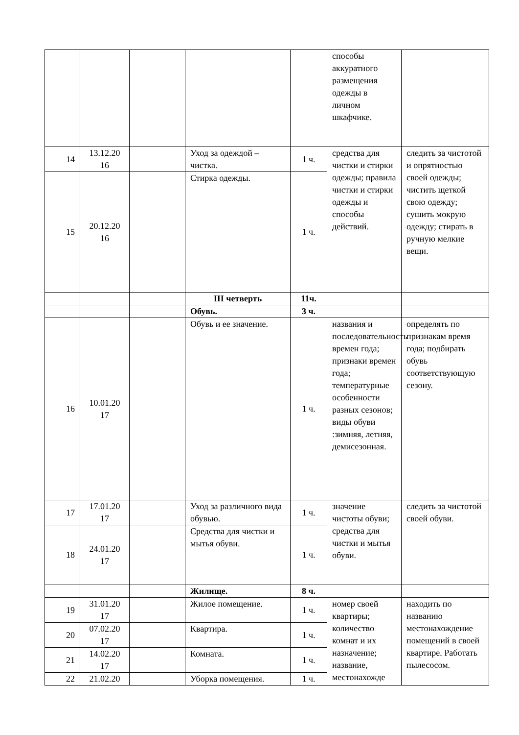| | | | | | способы аккуратного размещения одежды в личном шкафчике. | |
| 14 | 13.12.20 16 | | Уход за одеждой – чистка. | 1 ч. | средства для чистки и стирки одежды; правила чистки и стирки одежды и способы действий. | следить за чистотой и опрятностью своей одежды; чистить щеткой свою одежду; сушить мокрую одежду; стирать в ручную мелкие вещи. |
| 15 | 20.12.20 16 | | Стирка одежды. | 1 ч. | | |
| | | | III четверть | 11ч. | | |
| | | | Обувь. | 3 ч. | | |
| 16 | 10.01.20 17 | | Обувь и ее значение. | 1 ч. | названия и последовательность времен года; признаки времен года; температурные особенности разных сезонов; виды обуви :зимняя, летняя, демисезонная. | определять по признакам время года; подбирать обувь соответствующую сезону. |
| 17 | 17.01.20 17 | | Уход за различного вида обувью. | 1 ч. | значение чистоты обуви; средства для чистки и мытья обуви. | следить за чистотой своей обуви. |
| 18 | 24.01.20 17 | | Средства для чистки и мытья обуви. | 1 ч. | | |
| | | | Жилище. | 8 ч. | | |
| 19 | 31.01.20 17 | | Жилое помещение. | 1 ч. | номер своей квартиры; количество комнат и их назначение; название, местонахожде | находить по названию местонахождение помещений в своей квартире. Работать пылесосом. |
| 20 | 07.02.20 17 | | Квартира. | 1 ч. | | |
| 21 | 14.02.20 17 | | Комната. | 1 ч. | | |
| 22 | 21.02.20 | | Уборка помещения. | 1 ч. | | |